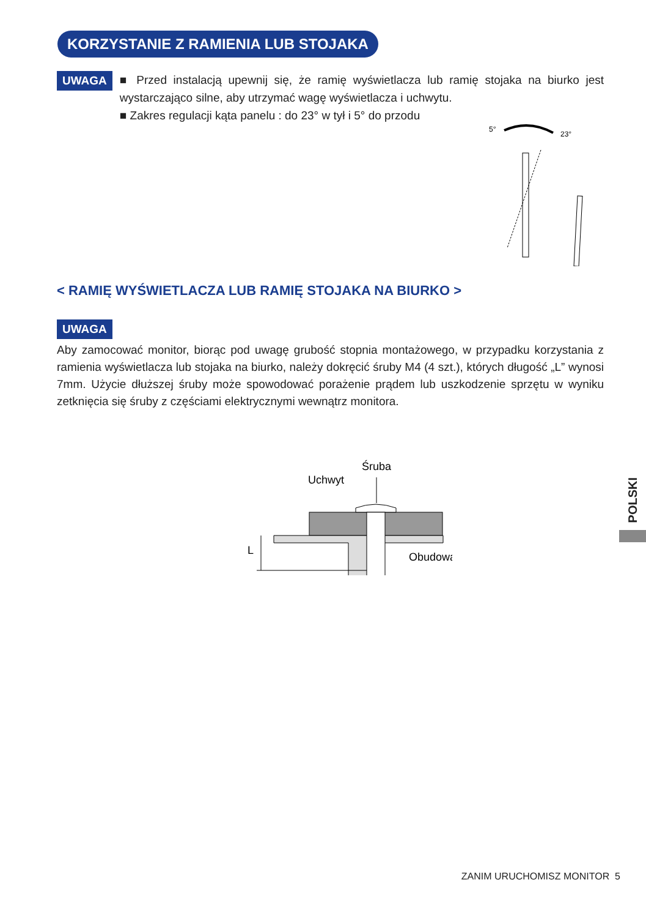KORZYSTANIE Z RAMIENIA LUB STOJAKA
UWAGA
■ Przed instalacją upewnij się, że ramię wyświetlacza lub ramię stojaka na biurko jest wystarczająco silne, aby utrzymać wagę wyświetlacza i uchwytu.
■ Zakres regulacji kąta panelu : do 23° w tył i 5° do przodu
5°
23°
< RAMIĘ WYŚWIETLACZA LUB RAMIĘ STOJAKA NA BIURKO >
UWAGA
Aby zamocować monitor, biorąc pod uwagę grubość stopnia montażowego, w przypadku korzystania z ramienia wyświetlacza lub stojaka na biurko, należy dokręcić śruby M4 (4 szt.), których długość „L” wynosi 7mm. Użycie dłuższej śruby może spowodować porażenie prądem lub uszkodzenie sprzętu w wyniku zetknięcia się śruby z częściami elektrycznymi wewnątrz monitora.
Śruba
Uchwyt
Obudowa
L
POLSKI
ZANIM URUCHOMISZ MONITOR 5